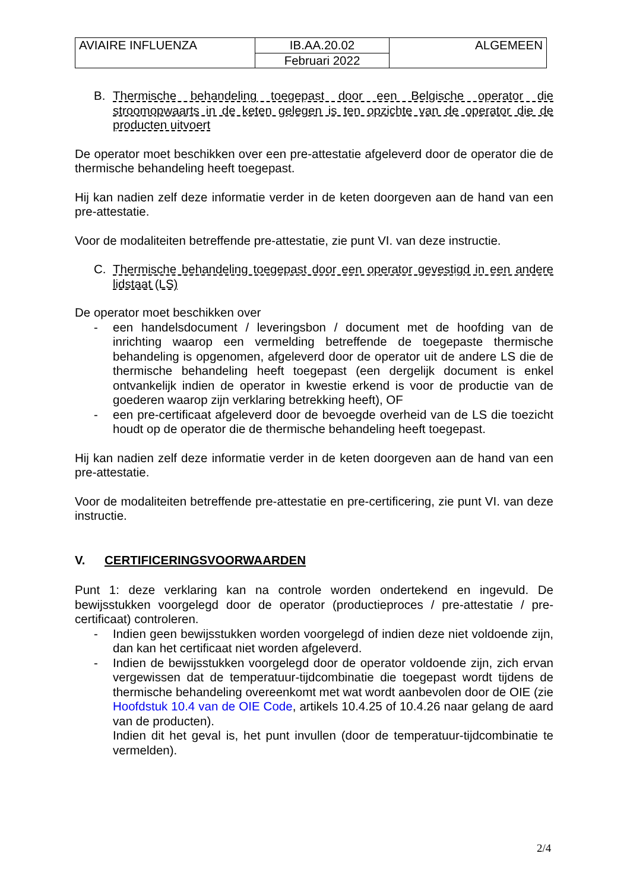| AVIAIRE INFLUENZA | IB.AA.20.02 | ALGEMEEN |
| | Februari 2022 | |
B. Thermische behandeling toegepast door een Belgische operator die stroomopwaarts in de keten gelegen is ten opzichte van de operator die de producten uitvoert
De operator moet beschikken over een pre-attestatie afgeleverd door de operator die de thermische behandeling heeft toegepast.
Hij kan nadien zelf deze informatie verder in de keten doorgeven aan de hand van een pre-attestatie.
Voor de modaliteiten betreffende pre-attestatie, zie punt VI. van deze instructie.
C. Thermische behandeling toegepast door een operator gevestigd in een andere lidstaat (LS)
De operator moet beschikken over
- een handelsdocument / leveringsbon / document met de hoofding van de inrichting waarop een vermelding betreffende de toegepaste thermische behandeling is opgenomen, afgeleverd door de operator uit de andere LS die de thermische behandeling heeft toegepast (een dergelijk document is enkel ontvankelijk indien de operator in kwestie erkend is voor de productie van de goederen waarop zijn verklaring betrekking heeft), OF
- een pre-certificaat afgeleverd door de bevoegde overheid van de LS die toezicht houdt op de operator die de thermische behandeling heeft toegepast.
Hij kan nadien zelf deze informatie verder in de keten doorgeven aan de hand van een pre-attestatie.
Voor de modaliteiten betreffende pre-attestatie en pre-certificering, zie punt VI. van deze instructie.
V. CERTIFICERINGSVOORWAARDEN
Punt 1: deze verklaring kan na controle worden ondertekend en ingevuld. De bewijsstukken voorgelegd door de operator (productieproces / pre-attestatie / pre-certificaat) controleren.
- Indien geen bewijsstukken worden voorgelegd of indien deze niet voldoende zijn, dan kan het certificaat niet worden afgeleverd.
- Indien de bewijsstukken voorgelegd door de operator voldoende zijn, zich ervan vergewissen dat de temperatuur-tijdcombinatie die toegepast wordt tijdens de thermische behandeling overeenkomt met wat wordt aanbevolen door de OIE (zie Hoofdstuk 10.4 van de OIE Code, artikels 10.4.25 of 10.4.26 naar gelang de aard van de producten).
Indien dit het geval is, het punt invullen (door de temperatuur-tijdcombinatie te vermelden).
2/4